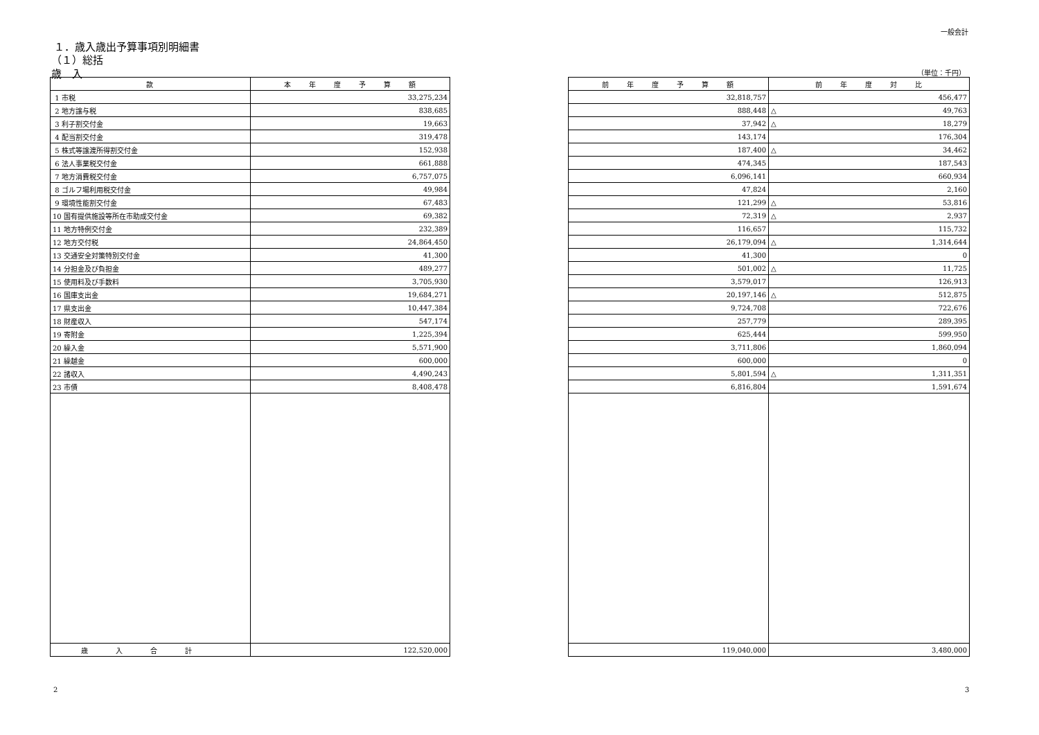一般会計
１．歳入歳出予算事項別明細書
（１）総括
歳　入 （単位：千円）
| 款 | 本 年 度 予 算 額 |
| --- | --- |
| 1 市税 | 33,275,234 |
| 2 地方譲与税 | 838,685 |
| 3 利子割交付金 | 19,663 |
| 4 配当割交付金 | 319,478 |
| 5 株式等譲渡所得割交付金 | 152,938 |
| 6 法人事業税交付金 | 661,888 |
| 7 地方消費税交付金 | 6,757,075 |
| 8 ゴルフ場利用税交付金 | 49,984 |
| 9 環境性能割交付金 | 67,483 |
| 10 国有提供施設等所在市助成交付金 | 69,382 |
| 11 地方特例交付金 | 232,389 |
| 12 地方交付税 | 24,864,450 |
| 13 交通安全対策特別交付金 | 41,300 |
| 14 分担金及び負担金 | 489,277 |
| 15 使用料及び手数料 | 3,705,930 |
| 16 国庫支出金 | 19,684,271 |
| 17 県支出金 | 10,447,384 |
| 18 財産収入 | 547,174 |
| 19 寄附金 | 1,225,394 |
| 20 繰入金 | 5,571,900 |
| 21 繰越金 | 600,000 |
| 22 諸収入 | 4,490,243 |
| 23 市債 | 8,408,478 |
| 歳入合計 | 122,520,000 |
| 前 年 度 予 算 額 | 前 年 度 対 比 |
| --- | --- |
| 32,818,757 | 456,477 |
| 888,448 | △ 49,763 |
| 37,942 | △ 18,279 |
| 143,174 | 176,304 |
| 187,400 | △ 34,462 |
| 474,345 | 187,543 |
| 6,096,141 | 660,934 |
| 47,824 | 2,160 |
| 121,299 | △ 53,816 |
| 72,319 | △ 2,937 |
| 116,657 | 115,732 |
| 26,179,094 | △ 1,314,644 |
| 41,300 | 0 |
| 501,002 | △ 11,725 |
| 3,579,017 | 126,913 |
| 20,197,146 | △ 512,875 |
| 9,724,708 | 722,676 |
| 257,779 | 289,395 |
| 625,444 | 599,950 |
| 3,711,806 | 1,860,094 |
| 600,000 | 0 |
| 5,801,594 | △ 1,311,351 |
| 6,816,804 | 1,591,674 |
| 119,040,000 | 3,480,000 |
2 3